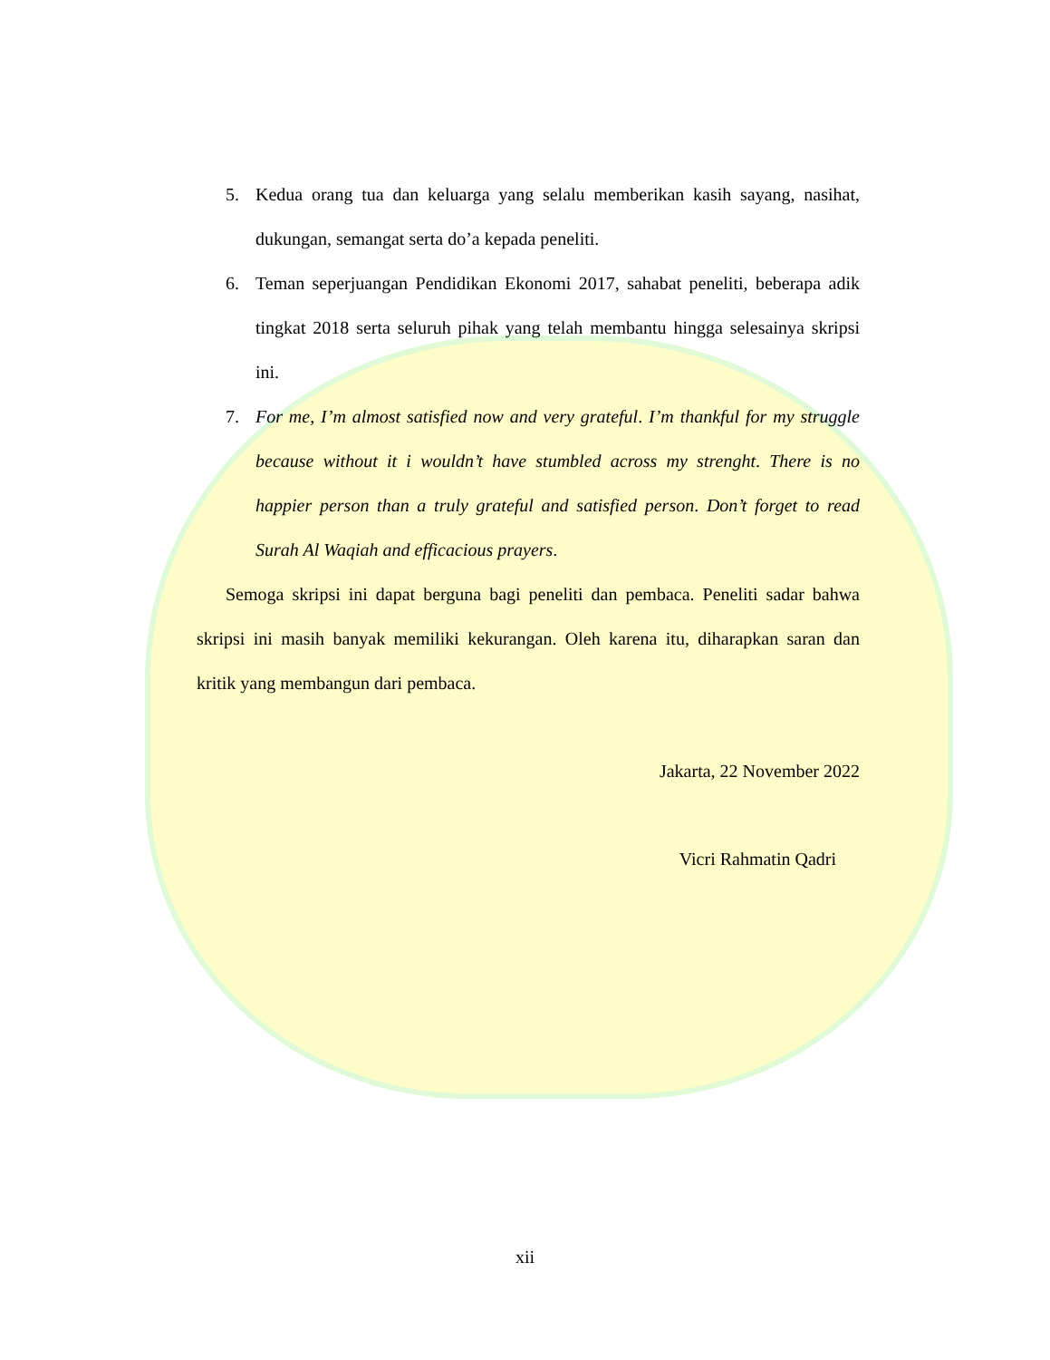5. Kedua orang tua dan keluarga yang selalu memberikan kasih sayang, nasihat, dukungan, semangat serta do’a kepada peneliti.
6. Teman seperjuangan Pendidikan Ekonomi 2017, sahabat peneliti, beberapa adik tingkat 2018 serta seluruh pihak yang telah membantu hingga selesainya skripsi ini.
7. For me, I’m almost satisfied now and very grateful. I’m thankful for my struggle because without it i wouldn’t have stumbled across my strenght. There is no happier person than a truly grateful and satisfied person. Don’t forget to read Surah Al Waqiah and efficacious prayers.
Semoga skripsi ini dapat berguna bagi peneliti dan pembaca. Peneliti sadar bahwa skripsi ini masih banyak memiliki kekurangan. Oleh karena itu, diharapkan saran dan kritik yang membangun dari pembaca.
Jakarta, 22 November 2022
Vicri Rahmatin Qadri
xii